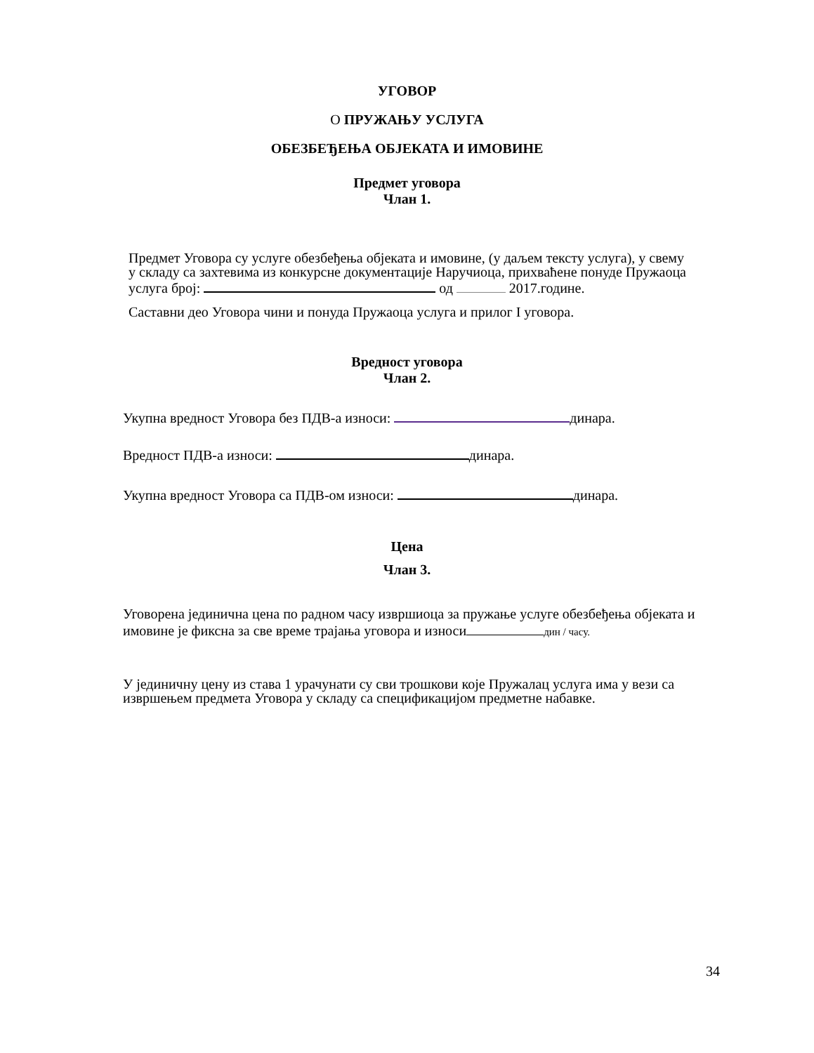УГОВОР
О ПРУЖАЊУ УСЛУГА
ОБЕЗБЕЂЕЊА ОБЈЕКАТА И ИМОВИНЕ
Предмет уговора
Члан 1.
Предмет Уговора су услуге обезбеђења објеката и имовине, (у даљем тексту услуга), у свему у складу са захтевима из конкурсне документације Наручиоца, прихваћене понуде Пружаоца услуга број: од 2017.године.
Саставни део Уговора чини и понуда Пружаоца услуга и прилог I уговора.
Вредност уговора
Члан 2.
Укупна вредност Уговора без ПДВ-а износи: динара.
Вредност ПДВ-а износи: динара.
Укупна вредност Уговора са ПДВ-ом износи: динара.
Цена
Члан 3.
Уговорена јединична цена по радном часу извршиоца за пружање услуге обезбеђења објеката и имовине је фиксна за све време трајања уговора и износи дин / часу.
У јединичну цену из става 1 урачунати су сви трошкови које Пружалац услуга има у вези са извршењем предмета Уговора у складу са спецификацијом предметне набавке.
34